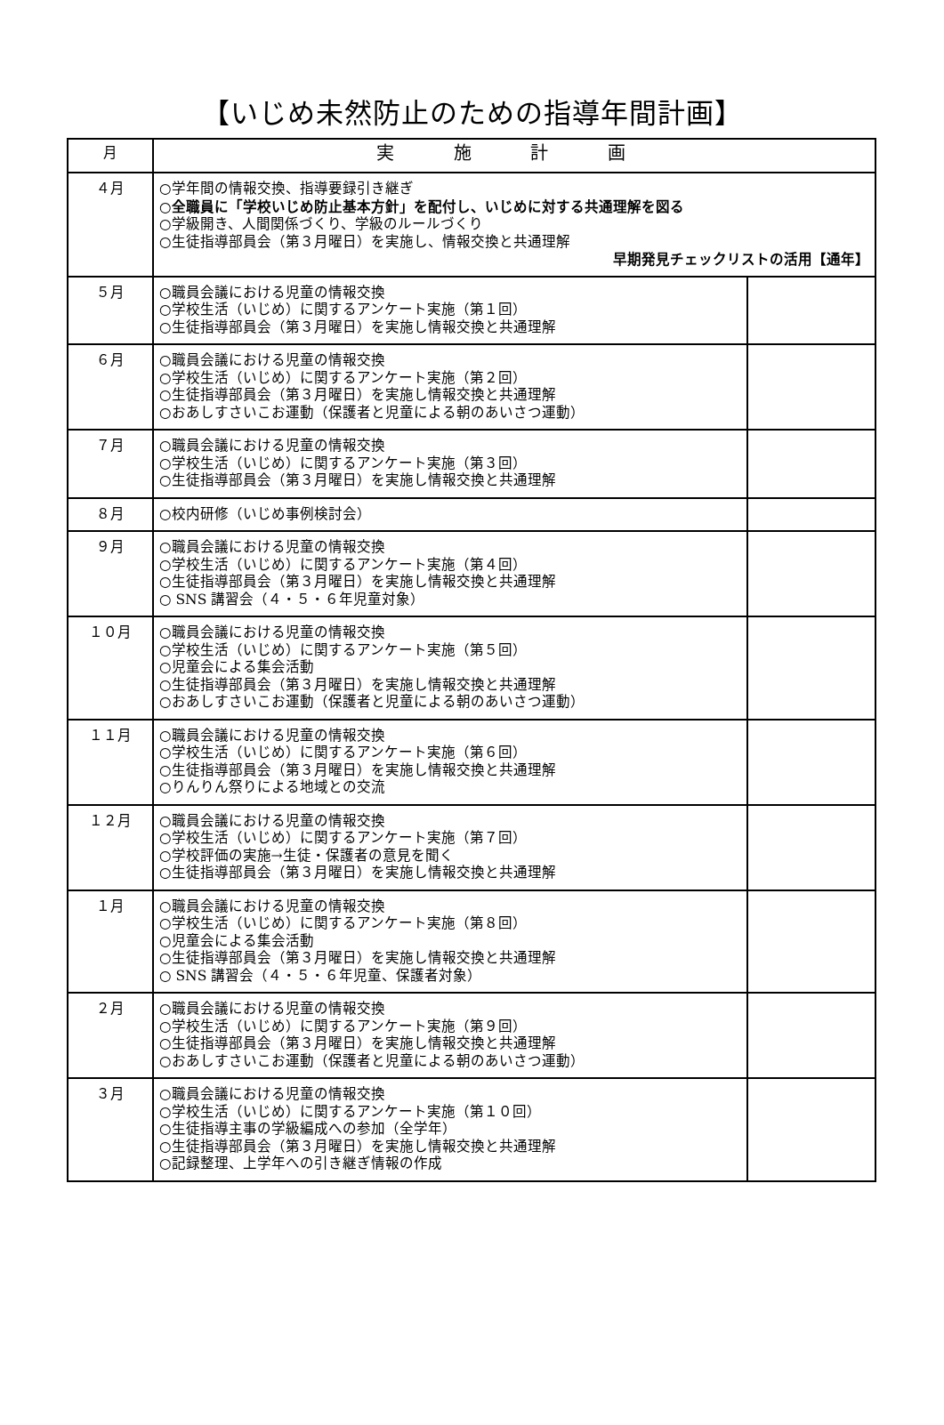【いじめ未然防止のための指導年間計画】
| 月 | 実 施 計 画 | |
| --- | --- | --- |
| ４月 | ○学年間の情報交換、指導要録引き継ぎ ○全職員に「学校いじめ防止基本方針」を配付し、いじめに対する共通理解を図る ○学級開き、人間関係づくり、学級のルールづくり ○生徒指導部員会（第３月曜日）を実施し、情報交換と共通理解 早期発見チェックリストの活用【通年】 | |
| ５月 | ○職員会議における児童の情報交換 ○学校生活（いじめ）に関するアンケート実施（第１回） ○生徒指導部員会（第３月曜日）を実施し情報交換と共通理解 | |
| ６月 | ○職員会議における児童の情報交換 ○学校生活（いじめ）に関するアンケート実施（第２回） ○生徒指導部員会（第３月曜日）を実施し情報交換と共通理解 ○おあしすさいこお運動（保護者と児童による朝のあいさつ運動） | |
| ７月 | ○職員会議における児童の情報交換 ○学校生活（いじめ）に関するアンケート実施（第３回） ○生徒指導部員会（第３月曜日）を実施し情報交換と共通理解 | |
| ８月 | ○校内研修（いじめ事例検討会） | |
| ９月 | ○職員会議における児童の情報交換 ○学校生活（いじめ）に関するアンケート実施（第４回） ○生徒指導部員会（第３月曜日）を実施し情報交換と共通理解 ○ SNS 講習会（４・５・６年児童対象） | |
| １０月 | ○職員会議における児童の情報交換 ○学校生活（いじめ）に関するアンケート実施（第５回） ○児童会による集会活動 ○生徒指導部員会（第３月曜日）を実施し情報交換と共通理解 ○おあしすさいこお運動（保護者と児童による朝のあいさつ運動） | |
| １１月 | ○職員会議における児童の情報交換 ○学校生活（いじめ）に関するアンケート実施（第６回） ○生徒指導部員会（第３月曜日）を実施し情報交換と共通理解 ○りんりん祭りによる地域との交流 | |
| １２月 | ○職員会議における児童の情報交換 ○学校生活（いじめ）に関するアンケート実施（第７回） ○学校評価の実施→生徒・保護者の意見を聞く ○生徒指導部員会（第３月曜日）を実施し情報交換と共通理解 | |
| １月 | ○職員会議における児童の情報交換 ○学校生活（いじめ）に関するアンケート実施（第８回） ○児童会による集会活動 ○生徒指導部員会（第３月曜日）を実施し情報交換と共通理解 ○ SNS 講習会（４・５・６年児童、保護者対象） | |
| ２月 | ○職員会議における児童の情報交換 ○学校生活（いじめ）に関するアンケート実施（第９回） ○生徒指導部員会（第３月曜日）を実施し情報交換と共通理解 ○おあしすさいこお運動（保護者と児童による朝のあいさつ運動） | |
| ３月 | ○職員会議における児童の情報交換 ○学校生活（いじめ）に関するアンケート実施（第１０回） ○生徒指導主事の学級編成への参加（全学年） ○生徒指導部員会（第３月曜日）を実施し情報交換と共通理解 ○記録整理、上学年への引き継ぎ情報の作成 | |